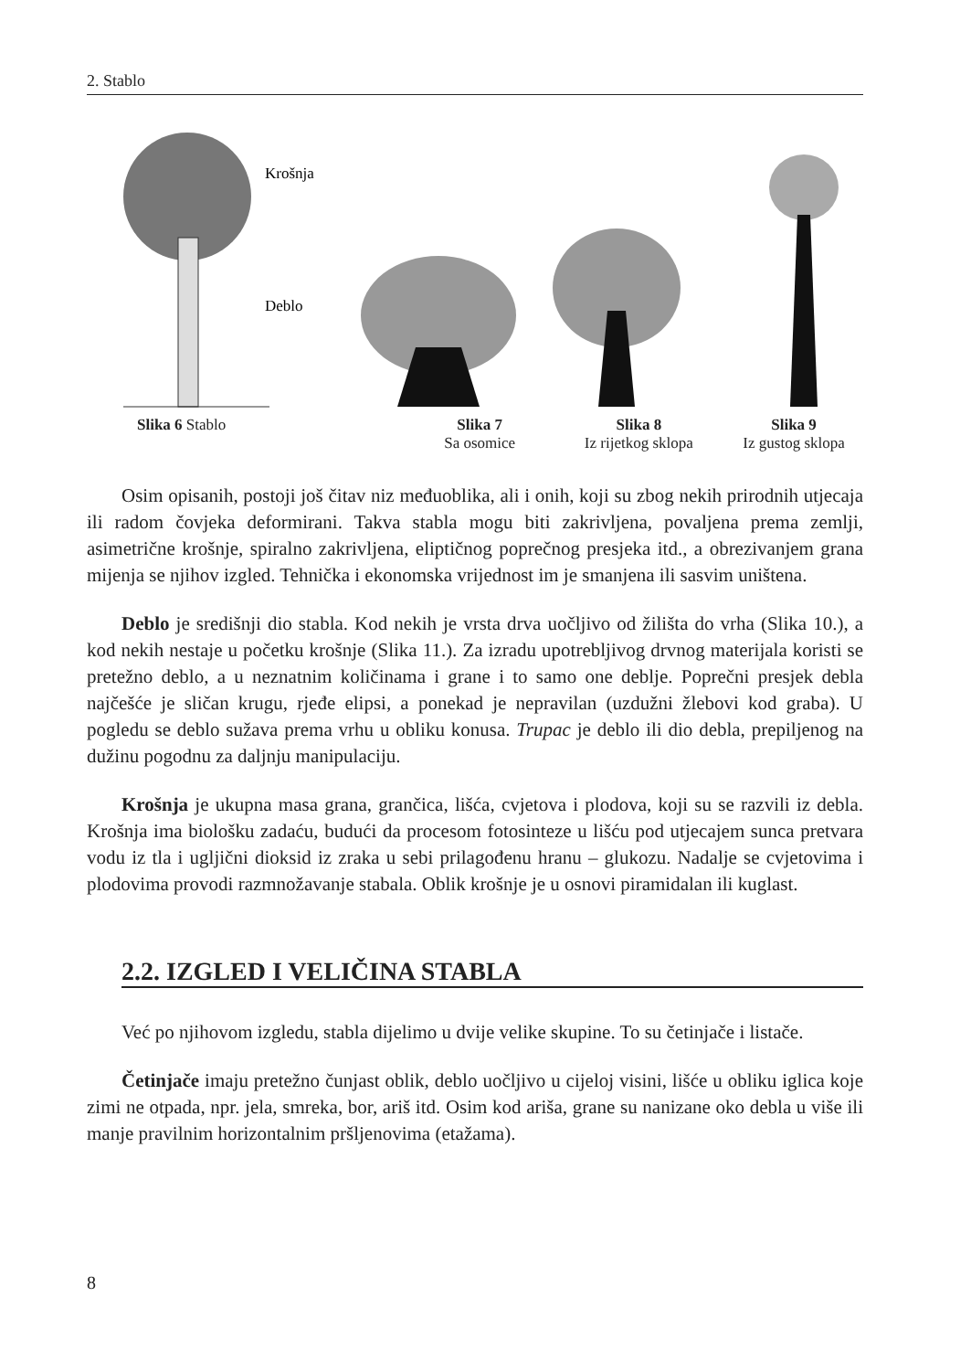2. Stablo
Krošnja
Deblo
Slika 6 Stablo Slika 7
Sa osomice
Slika 8
Iz rijetkog sklopa
Slika 9
Iz gustog sklopa
Osim opisanih, postoji još čitav niz međuoblika, ali i onih, koji su zbog nekih prirodnih utjecaja ili radom čovjeka deformirani. Takva stabla mogu biti zakrivljena, povaljena prema zemlji, asimetrične krošnje, spiralno zakrivljena, eliptičnog poprečnog presjeka itd., a obrezivanjem grana mijenja se njihov izgled. Tehnička i ekonomska vrijednost im je smanjena ili sasvim uništena.
Deblo je središnji dio stabla. Kod nekih je vrsta drva uočljivo od žilišta do vrha (Slika 10.), a kod nekih nestaje u početku krošnje (Slika 11.). Za izradu upotrebljivog drvnog materijala koristi se pretežno deblo, a u neznatnim količinama i grane i to samo one deblje. Poprečni presjek debla najčešće je sličan krugu, rjeđe elipsi, a ponekad je nepravilan (uzdužni žlebovi kod graba). U pogledu se deblo sužava prema vrhu u obliku konusa. Trupac je deblo ili dio debla, prepiljenog na dužinu pogodnu za daljnju manipulaciju.
Krošnja je ukupna masa grana, grančica, lišća, cvjetova i plodova, koji su se razvili iz debla. Krošnja ima biološku zadaću, budući da procesom fotosinteze u lišću pod utjecajem sunca pretvara vodu iz tla i ugljični dioksid iz zraka u sebi prilagođenu hranu – glukozu. Nadalje se cvjetovima i plodovima provodi razmnožavanje stabala. Oblik krošnje je u osnovi piramidalan ili kuglast.
2.2. IZGLED I VELIČINA STABLA
Već po njihovom izgledu, stabla dijelimo u dvije velike skupine. To su četinjače i listače.
Četinjače imaju pretežno čunjast oblik, deblo uočljivo u cijeloj visini, lišće u obliku iglica koje zimi ne otpada, npr. jela, smreka, bor, ariš itd. Osim kod ariša, grane su nanizane oko debla u više ili manje pravilnim horizontalnim pršljenovima (etažama).
8